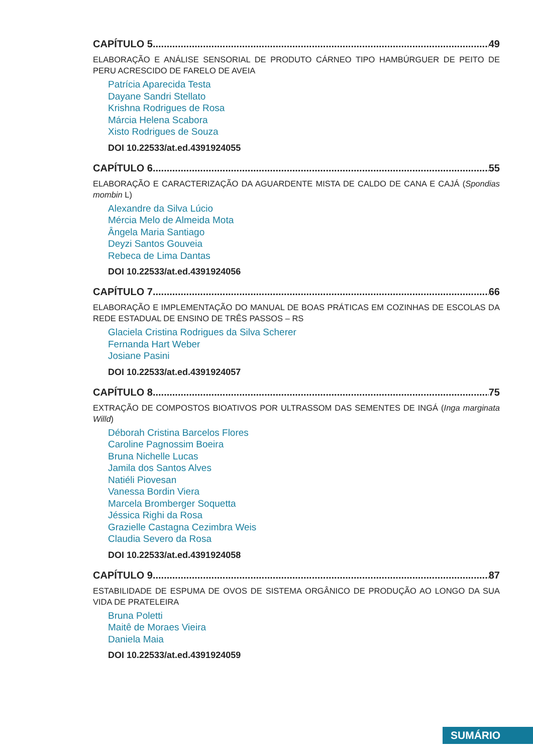CAPÍTULO 5 49
ELABORAÇÃO E ANÁLISE SENSORIAL DE PRODUTO CÁRNEO TIPO HAMBÚRGUER DE PEITO DE PERU ACRESCIDO DE FARELO DE AVEIA
Patrícia Aparecida Testa
Dayane Sandri Stellato
Krishna Rodrigues de Rosa
Márcia Helena Scabora
Xisto Rodrigues de Souza
DOI 10.22533/at.ed.4391924055
CAPÍTULO 6 55
ELABORAÇÃO E CARACTERIZAÇÃO DA AGUARDENTE MISTA DE CALDO DE CANA E CAJÁ (Spondias mombin L)
Alexandre da Silva Lúcio
Mércia Melo de Almeida Mota
Ângela Maria Santiago
Deyzi Santos Gouveia
Rebeca de Lima Dantas
DOI 10.22533/at.ed.4391924056
CAPÍTULO 7 66
ELABORAÇÃO E IMPLEMENTAÇÃO DO MANUAL DE BOAS PRÁTICAS EM COZINHAS DE ESCOLAS DA REDE ESTADUAL DE ENSINO DE TRÊS PASSOS – RS
Glaciela Cristina Rodrigues da Silva Scherer
Fernanda Hart Weber
Josiane Pasini
DOI 10.22533/at.ed.4391924057
CAPÍTULO 8 75
EXTRAÇÃO DE COMPOSTOS BIOATIVOS POR ULTRASSOM DAS SEMENTES DE INGÁ (Inga marginata Willd)
Déborah Cristina Barcelos Flores
Caroline Pagnossim Boeira
Bruna Nichelle Lucas
Jamila dos Santos Alves
Natiéli Piovesan
Vanessa Bordin Viera
Marcela Bromberger Soquetta
Jéssica Righi da Rosa
Grazielle Castagna Cezimbra Weis
Claudia Severo da Rosa
DOI 10.22533/at.ed.4391924058
CAPÍTULO 9 87
ESTABILIDADE DE ESPUMA DE OVOS DE SISTEMA ORGÂNICO DE PRODUÇÃO AO LONGO DA SUA VIDA DE PRATELEIRA
Bruna Poletti
Maitê de Moraes Vieira
Daniela Maia
DOI 10.22533/at.ed.4391924059
SUMÁRIO